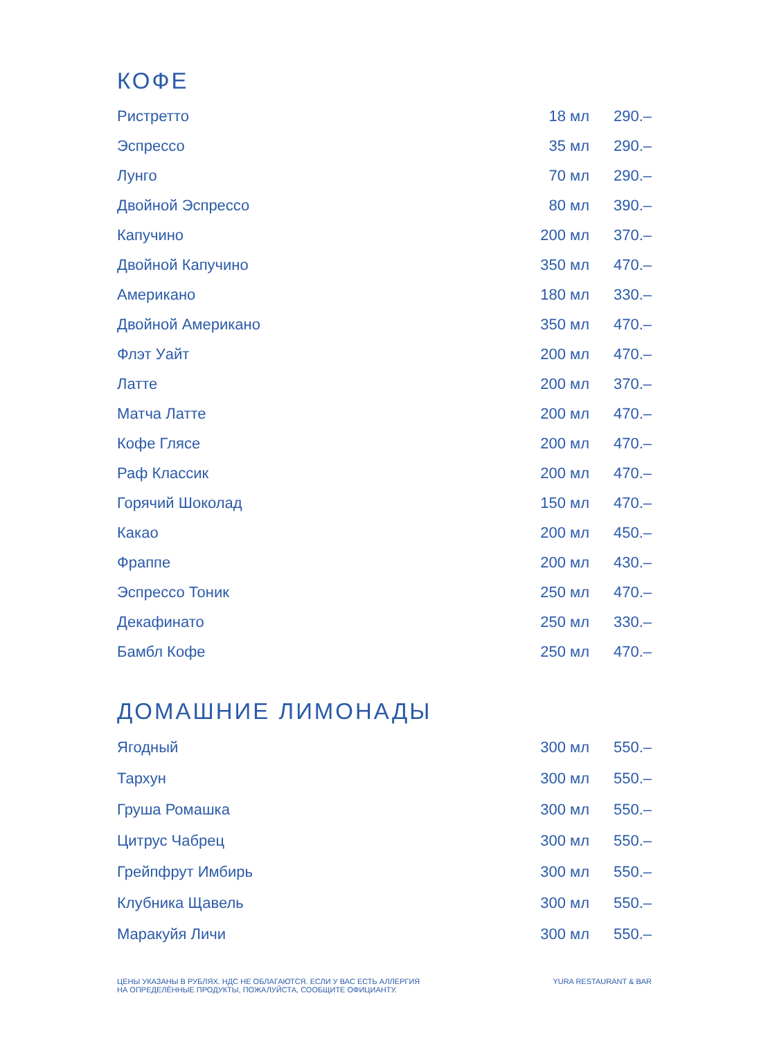КОФЕ
| Ристретто | 18 мл | 290.– |
| Эспрессо | 35 мл | 290.– |
| Лунго | 70 мл | 290.– |
| Двойной Эспрессо | 80 мл | 390.– |
| Капучино | 200 мл | 370.– |
| Двойной Капучино | 350 мл | 470.– |
| Американо | 180 мл | 330.– |
| Двойной Американо | 350 мл | 470.– |
| Флэт Уайт | 200 мл | 470.– |
| Латте | 200 мл | 370.– |
| Матча Латте | 200 мл | 470.– |
| Кофе Глясе | 200 мл | 470.– |
| Раф Классик | 200 мл | 470.– |
| Горячий Шоколад | 150 мл | 470.– |
| Какао | 200 мл | 450.– |
| Фраппе | 200 мл | 430.– |
| Эспрессо Тоник | 250 мл | 470.– |
| Декафинато | 250 мл | 330.– |
| Бамбл Кофе | 250 мл | 470.– |
ДОМАШНИЕ ЛИМОНАДЫ
| Ягодный | 300 мл | 550.– |
| Тархун | 300 мл | 550.– |
| Груша Ромашка | 300 мл | 550.– |
| Цитрус Чабрец | 300 мл | 550.– |
| Грейпфрут Имбирь | 300 мл | 550.– |
| Клубника Щавель | 300 мл | 550.– |
| Маракуйя Личи | 300 мл | 550.– |
ЦЕНЫ УКАЗАНЫ В РУБЛЯХ. НДС НЕ ОБЛАГАЮТСЯ. ЕСЛИ У ВАС ЕСТЬ АЛЛЕРГИЯ
НА ОПРЕДЕЛЁННЫЕ ПРОДУКТЫ, ПОЖАЛУЙСТА, СООБЩИТЕ ОФИЦИАНТУ.
YURA RESTAURANT & BAR